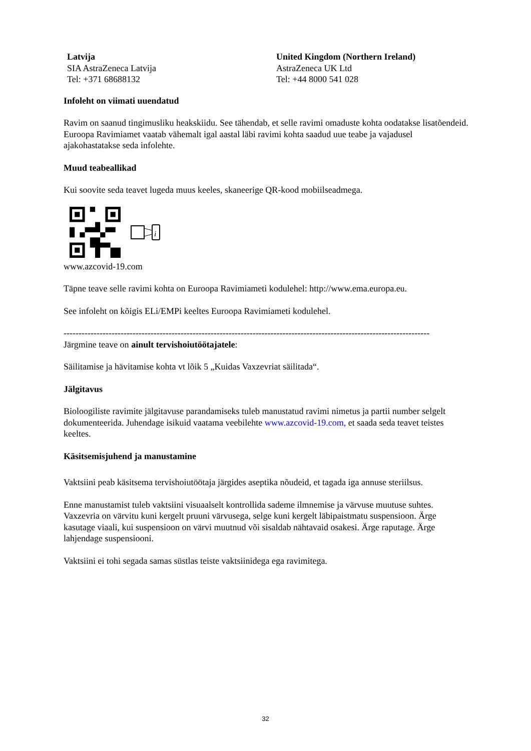| Latvija SIA AstraZeneca Latvija Tel: +371 68688132 | United Kingdom (Northern Ireland) AstraZeneca UK Ltd Tel: +44 8000 541 028 |
Infoleht on viimati uuendatud
Ravim on saanud tingimusliku heakskiidu. See tähendab, et selle ravimi omaduste kohta oodatakse lisatõendeid.
Euroopa Ravimiamet vaatab vähemalt igal aastal läbi ravimi kohta saadud uue teabe ja vajadusel ajakohastatakse seda infolehte.
Muud teabeallikad
Kui soovite seda teavet lugeda muus keeles, skaneerige QR-kood mobiilseadmega.
i
www.azcovid-19.com
Täpne teave selle ravimi kohta on Euroopa Ravimiameti kodulehel: http://www.ema.europa.eu.
See infoleht on kõigis ELi/EMPi keeltes Euroopa Ravimiameti kodulehel.
--------------------------------------------------------------------------------------------------------------------------
Järgmine teave on ainult tervishoiutöötajatele:
Säilitamise ja hävitamise kohta vt lõik 5 „Kuidas Vaxzevriat säilitada“.
Jälgitavus
Bioloogiliste ravimite jälgitavuse parandamiseks tuleb manustatud ravimi nimetus ja partii number selgelt dokumenteerida. Juhendage isikuid vaatama veebilehte www.azcovid-19.com, et saada seda teavet teistes keeltes.
Käsitsemisjuhend ja manustamine
Vaktsiini peab käsitsema tervishoiutöötaja järgides aseptika nõudeid, et tagada iga annuse steriilsus.
Enne manustamist tuleb vaktsiini visuaalselt kontrollida sademe ilmnemise ja värvuse muutuse suhtes. Vaxzevria on värvitu kuni kergelt pruuni värvusega, selge kuni kergelt läbipaistmatu suspensioon. Ärge kasutage viaali, kui suspensioon on värvi muutnud või sisaldab nähtavaid osakesi. Ärge raputage. Ärge lahjendage suspensiooni.
Vaktsiini ei tohi segada samas süstlas teiste vaktsiinidega ega ravimitega.
32